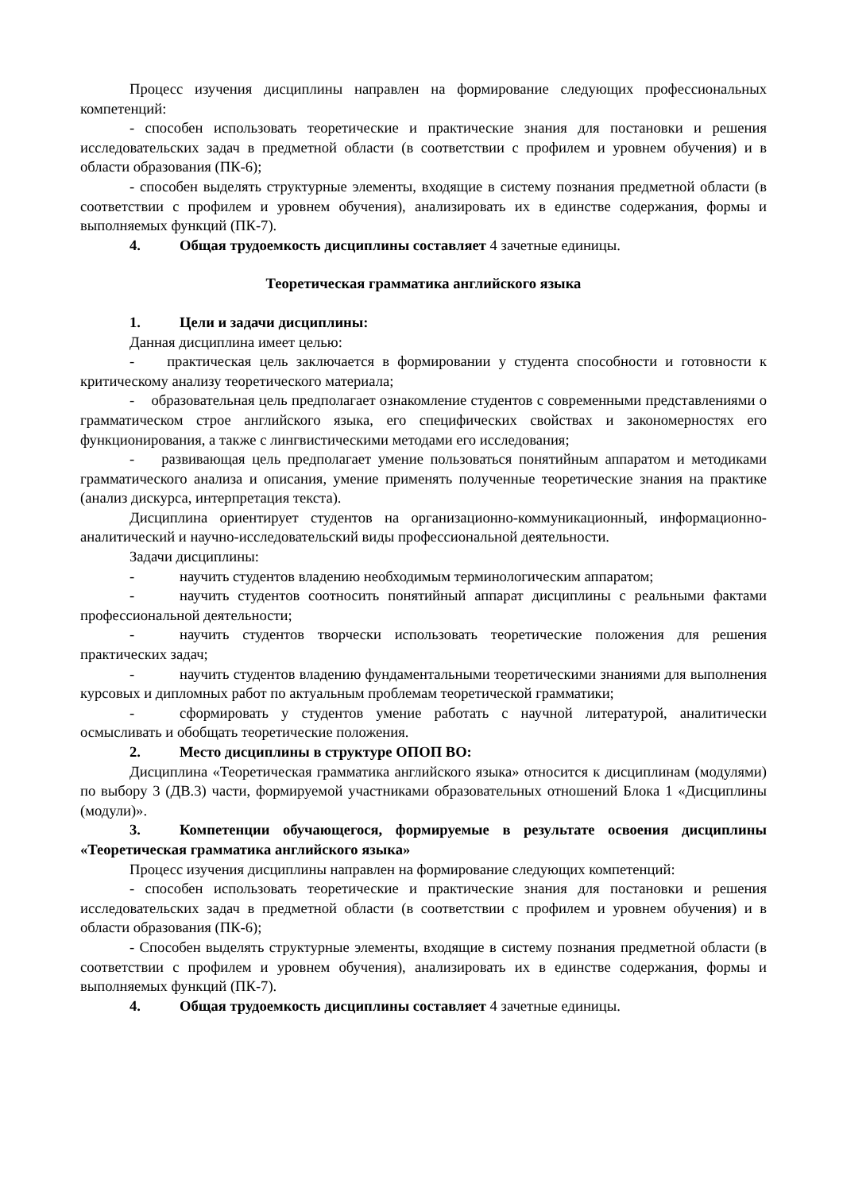Процесс изучения дисциплины направлен на формирование следующих профессиональных компетенций:
- способен использовать теоретические и практические знания для постановки и решения исследовательских задач в предметной области (в соответствии с профилем и уровнем обучения) и в области образования (ПК-6);
- способен выделять структурные элементы, входящие в систему познания предметной области (в соответствии с профилем и уровнем обучения), анализировать их в единстве содержания, формы и выполняемых функций (ПК-7).
4. Общая трудоемкость дисциплины составляет 4 зачетные единицы.
Теоретическая грамматика английского языка
1. Цели и задачи дисциплины:
Данная дисциплина имеет целью:
- практическая цель заключается в формировании у студента способности и готовности к критическому анализу теоретического материала;
- образовательная цель предполагает ознакомление студентов с современными представлениями о грамматическом строе английского языка, его специфических свойствах и закономерностях его функционирования, а также с лингвистическими методами его исследования;
- развивающая цель предполагает умение пользоваться понятийным аппаратом и методиками грамматического анализа и описания, умение применять полученные теоретические знания на практике (анализ дискурса, интерпретация текста).
Дисциплина ориентирует студентов на организационно-коммуникационный, информационно-аналитический и научно-исследовательский виды профессиональной деятельности.
Задачи дисциплины:
- научить студентов владению необходимым терминологическим аппаратом;
- научить студентов соотносить понятийный аппарат дисциплины с реальными фактами профессиональной деятельности;
- научить студентов творчески использовать теоретические положения для решения практических задач;
- научить студентов владению фундаментальными теоретическими знаниями для выполнения курсовых и дипломных работ по актуальным проблемам теоретической грамматики;
- сформировать у студентов умение работать с научной литературой, аналитически осмысливать и обобщать теоретические положения.
2. Место дисциплины в структуре ОПОП ВО:
Дисциплина «Теоретическая грамматика английского языка» относится к дисциплинам (модулями) по выбору 3 (ДВ.3) части, формируемой участниками образовательных отношений Блока 1 «Дисциплины (модули)».
3. Компетенции обучающегося, формируемые в результате освоения дисциплины «Теоретическая грамматика английского языка»
Процесс изучения дисциплины направлен на формирование следующих компетенций:
- способен использовать теоретические и практические знания для постановки и решения исследовательских задач в предметной области (в соответствии с профилем и уровнем обучения) и в области образования (ПК-6);
- Способен выделять структурные элементы, входящие в систему познания предметной области (в соответствии с профилем и уровнем обучения), анализировать их в единстве содержания, формы и выполняемых функций (ПК-7).
4. Общая трудоемкость дисциплины составляет 4 зачетные единицы.